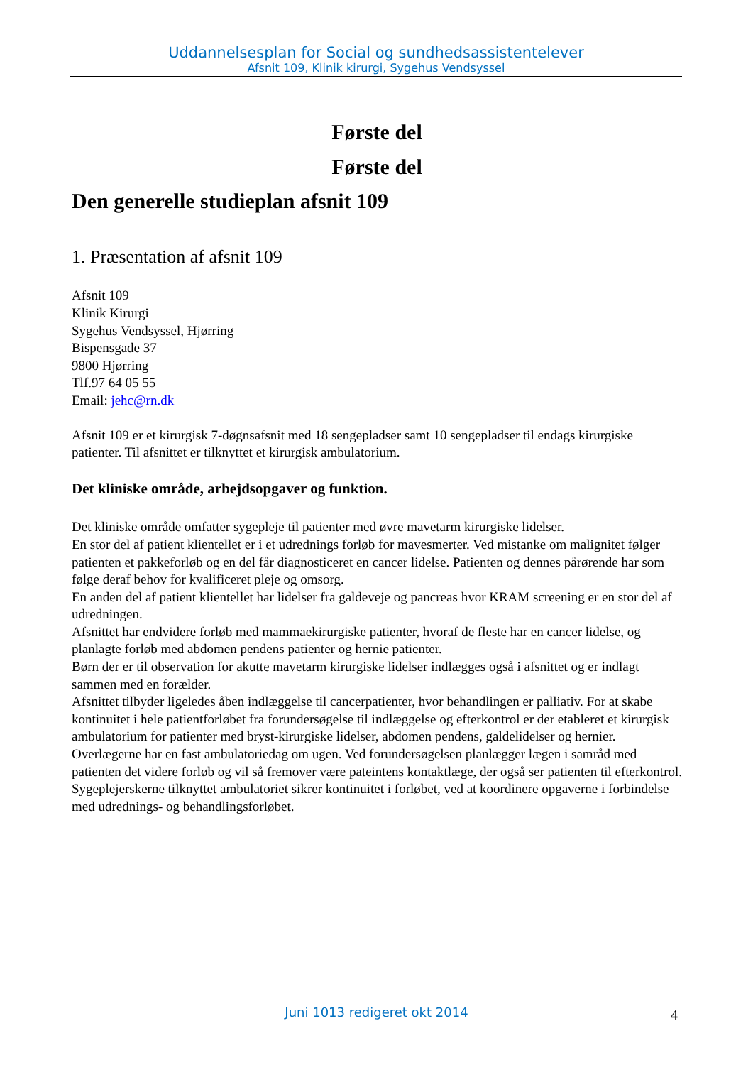Uddannelsesplan for Social og sundhedsassistentelever
Afsnit 109, Klinik kirurgi, Sygehus Vendsyssel
Første del
Første del
Den generelle studieplan afsnit 109
1. Præsentation af afsnit 109
Afsnit 109
Klinik Kirurgi
Sygehus Vendsyssel, Hjørring
Bispensgade 37
9800 Hjørring
Tlf.97 64 05 55
Email: jehc@rn.dk
Afsnit 109 er et kirurgisk 7-døgnsafsnit med 18 sengepladser samt 10 sengepladser til endags kirurgiske patienter. Til afsnittet er tilknyttet et kirurgisk ambulatorium.
Det kliniske område, arbejdsopgaver og funktion.
Det kliniske område omfatter sygepleje til patienter med øvre mavetarm kirurgiske lidelser.
En stor del af patient klientellet er i et udrednings forløb for mavesmerter. Ved mistanke om malignitet følger patienten et pakkeforløb og en del får diagnosticeret en cancer lidelse. Patienten og dennes pårørende har som følge deraf behov for kvalificeret pleje og omsorg.
En anden del af patient klientellet har lidelser fra galdeveje og pancreas hvor KRAM screening er en stor del af udredningen.
Afsnittet har endvidere forløb med mammaekirurgiske patienter, hvoraf de fleste har en cancer lidelse, og planlagte forløb med abdomen pendens patienter og hernie patienter.
Børn der er til observation for akutte mavetarm kirurgiske lidelser indlægges også i afsnittet og er indlagt sammen med en forælder.
Afsnittet tilbyder ligeledes åben indlæggelse til cancerpatienter, hvor behandlingen er palliativ. For at skabe kontinuitet i hele patientforløbet fra forundersøgelse til indlæggelse og efterkontrol er der etableret et kirurgisk ambulatorium for patienter med bryst-kirurgiske lidelser, abdomen pendens, galdelidelser og hernier. Overlægerne har en fast ambulatoriedag om ugen. Ved forundersøgelsen planlægger lægen i samråd med patienten det videre forløb og vil så fremover være pateintens kontaktlæge, der også ser patienten til efterkontrol. Sygeplejerskerne tilknyttet ambulatoriet sikrer kontinuitet i forløbet, ved at koordinere opgaverne i forbindelse med udrednings- og behandlingsforløbet.
Juni 1013 redigeret okt 2014 4